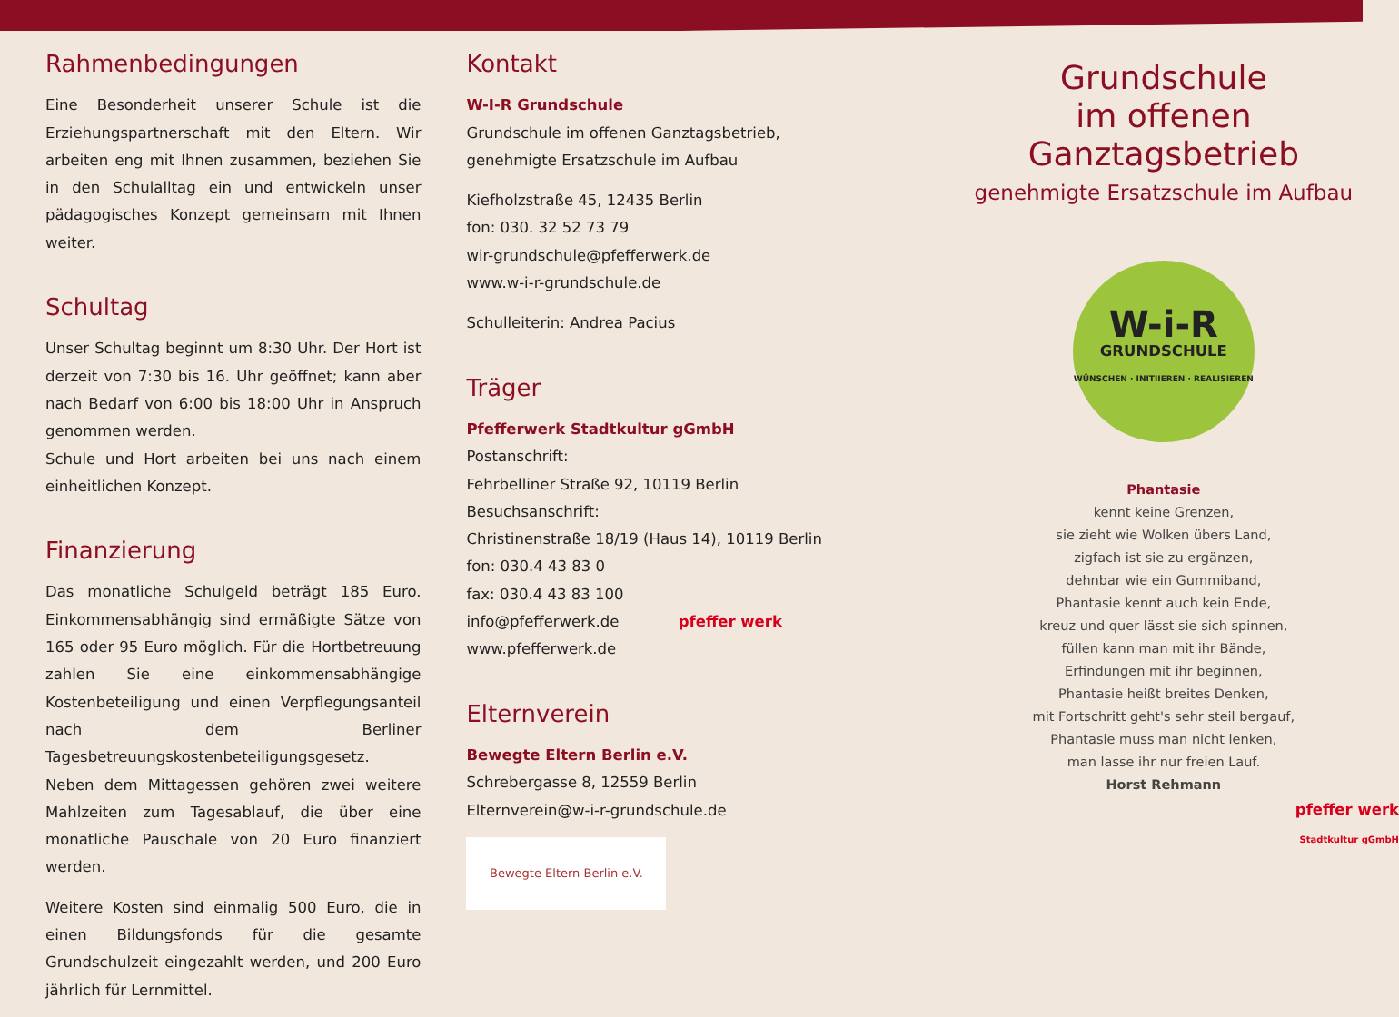Rahmenbedingungen
Eine Besonderheit unserer Schule ist die Erziehungs­partnerschaft mit den Eltern. Wir arbeiten eng mit Ihnen zusammen, beziehen Sie in den Schulalltag ein und entwickeln unser pädagogisches Konzept gemeinsam mit Ihnen weiter.
Schultag
Unser Schultag beginnt um 8:30 Uhr. Der Hort ist derzeit von 7:30 bis 16. Uhr geöffnet; kann aber nach Bedarf von 6:00 bis 18:00 Uhr in Anspruch genommen werden.
Schule und Hort arbeiten bei uns nach einem einheitlichen Konzept.
Finanzierung
Das monatliche Schulgeld beträgt 185 Euro. Einkommensabhängig sind ermäßigte Sätze von 165 oder 95 Euro möglich. Für die Hortbetreuung zahlen Sie eine einkommensabhängige Kostenbeteiligung und einen Verpflegungsanteil nach dem Berliner Tagesbetreuungskostenbeteiligungsgesetz. Neben dem Mittagessen gehören zwei weitere Mahlzeiten zum Tagesablauf, die über eine monatliche Pauschale von 20 Euro finanziert werden.
Weitere Kosten sind einmalig 500 Euro, die in einen Bildungsfonds für die gesamte Grundschulzeit eingezahlt werden, und 200 Euro jährlich für Lernmittel.
Kontakt
W-I-R Grundschule
Grundschule im offenen Ganztagsbetrieb,
genehmigte Ersatzschule im Aufbau
Kiefholzstraße 45, 12435 Berlin
fon: 030. 32 52 73 79
wir-grundschule@pfefferwerk.de
www.w-i-r-grundschule.de
Schulleiterin: Andrea Pacius
Träger
Pfefferwerk Stadtkultur gGmbH
Postanschrift:
Fehrbelliner Straße 92, 10119 Berlin
Besuchsanschrift:
Christinenstraße 18/19 (Haus 14), 10119 Berlin
fon: 030.4 43 83 0
fax: 030.4 43 83 100
info@pfefferwerk.de pfeffer werk
www.pfefferwerk.de
Elternverein
Bewegte Eltern Berlin e.V.
Schrebergasse 8, 12559 Berlin
Elternverein@w-i-r-grundschule.de
Bewegte Eltern Berlin e.V.
Grundschule
im offenen
Ganztagsbetrieb
genehmigte Ersatzschule im Aufbau
W-i-R
GRUNDSCHULE
WÜNSCHEN · INITIIEREN · REALISIEREN
Phantasie
kennt keine Grenzen,
sie zieht wie Wolken übers Land,
zigfach ist sie zu ergänzen,
dehnbar wie ein Gummiband,
Phantasie kennt auch kein Ende,
kreuz und quer lässt sie sich spinnen,
füllen kann man mit ihr Bände,
Erfindungen mit ihr beginnen,
Phantasie heißt breites Denken,
mit Fortschritt geht's sehr steil bergauf,
Phantasie muss man nicht lenken,
man lasse ihr nur freien Lauf.
Horst Rehmann
pfeffer werk
Stadtkultur gGmbH